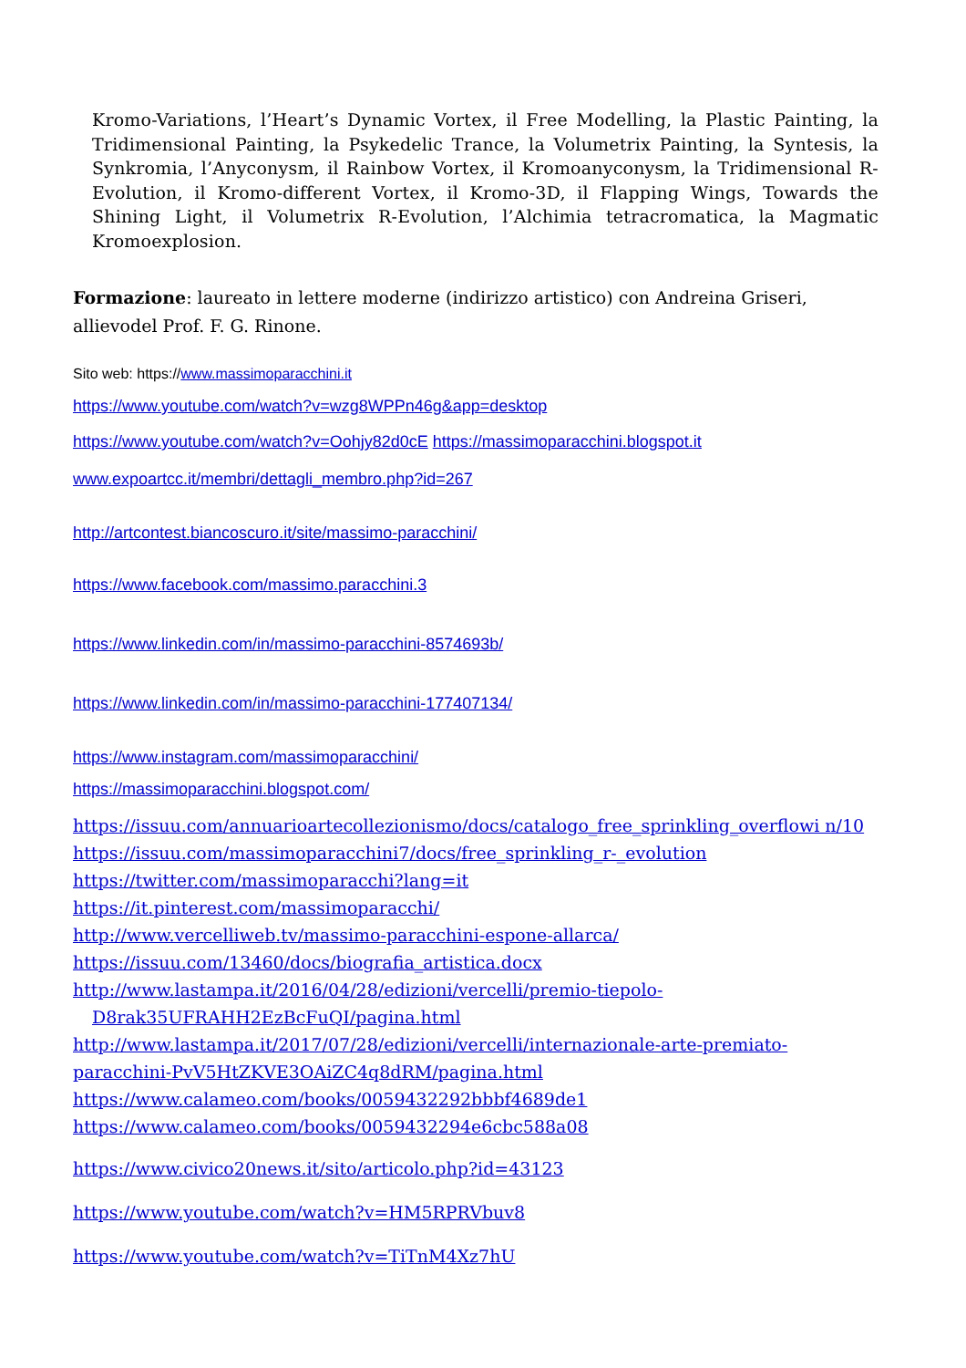Kromo-Variations, l’Heart’s Dynamic Vortex, il Free Modelling, la Plastic Painting, la Tridimensional Painting, la Psykedelic Trance, la Volumetrix Painting, la Syntesis, la Synkromia, l’Anyconysm, il Rainbow Vortex, il Kromoanyconysm, la Tridimensional R-Evolution, il Kromo-different Vortex, il Kromo-3D, il Flapping Wings, Towards the Shining Light, il Volumetrix R-Evolution, l’Alchimia tetracromatica, la Magmatic Kromoexplosion.
Formazione: laureato in lettere moderne (indirizzo artistico) con Andreina Griseri, allievodel Prof. F. G. Rinone.
Sito web: https://www.massimoparacchini.it
https://www.youtube.com/watch?v=wzg8WPPn46g&app=desktop
https://www.youtube.com/watch?v=Oohjy82d0cE https://massimoparacchini.blogspot.it
www.expoartcc.it/membri/dettagli_membro.php?id=267
http://artcontest.biancoscuro.it/site/massimo-paracchini/
https://www.facebook.com/massimo.paracchini.3
https://www.linkedin.com/in/massimo-paracchini-8574693b/
https://www.linkedin.com/in/massimo-paracchini-177407134/
https://www.instagram.com/massimoparacchini/
https://massimoparacchini.blogspot.com/
https://issuu.com/annuarioartecollezionismo/docs/catalogo_free_sprinkling_overflowi n/10
https://issuu.com/massimoparacchini7/docs/free_sprinkling_r-_evolution
https://twitter.com/massimoparacchi?lang=it
https://it.pinterest.com/massimoparacchi/
http://www.vercelliweb.tv/massimo-paracchini-espone-allarca/
https://issuu.com/13460/docs/biografia_artistica.docx
http://www.lastampa.it/2016/04/28/edizioni/vercelli/premio-tiepolo-
D8rak35UFRAHH2EzBcFuQI/pagina.html
http://www.lastampa.it/2017/07/28/edizioni/vercelli/internazionale-arte-premiato-paracchini-PvV5HtZKVE3OAiZC4q8dRM/pagina.html
https://www.calameo.com/books/0059432292bbbf4689de1
https://www.calameo.com/books/0059432294e6cbc588a08
https://www.civico20news.it/sito/articolo.php?id=43123
https://www.youtube.com/watch?v=HM5RPRVbuv8
https://www.youtube.com/watch?v=TiTnM4Xz7hU